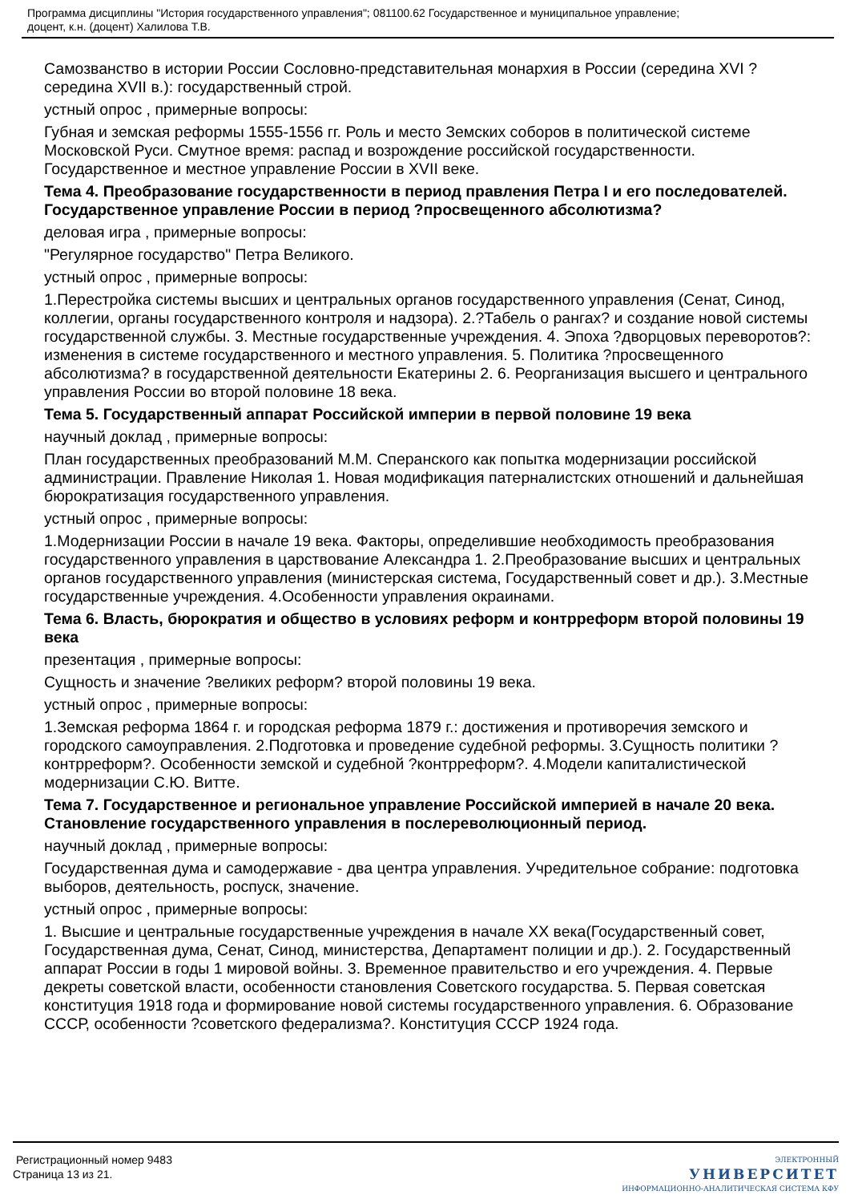Программа дисциплины "История государственного управления"; 081100.62 Государственное и муниципальное управление;
доцент, к.н. (доцент) Халилова Т.В.
Самозванство в истории России Сословно-представительная монархия в России (середина XVI ? середина XVII в.): государственный строй.
устный опрос , примерные вопросы:
Губная и земская реформы 1555-1556 гг. Роль и место Земских соборов в политической системе Московской Руси. Смутное время: распад и возрождение российской государственности. Государственное и местное управление России в XVII веке.
Тема 4. Преобразование государственности в период правления Петра I и его последователей. Государственное управление России в период ?просвещенного абсолютизма?
деловая игра , примерные вопросы:
"Регулярное государство" Петра Великого.
устный опрос , примерные вопросы:
1.Перестройка системы высших и центральных органов государственного управления (Сенат, Синод, коллегии, органы государственного контроля и надзора). 2.?Табель о рангах? и создание новой системы государственной службы. 3. Местные государственные учреждения. 4. Эпоха ?дворцовых переворотов?: изменения в системе государственного и местного управления. 5. Политика ?просвещенного абсолютизма? в государственной деятельности Екатерины 2. 6. Реорганизация высшего и центрального управления России во второй половине 18 века.
Тема 5. Государственный аппарат Российской империи в первой половине 19 века
научный доклад , примерные вопросы:
План государственных преобразований М.М. Сперанского как попытка модернизации российской администрации. Правление Николая 1. Новая модификация патерналистских отношений и дальнейшая бюрократизация государственного управления.
устный опрос , примерные вопросы:
1.Модернизации России в начале 19 века. Факторы, определившие необходимость преобразования государственного управления в царствование Александра 1. 2.Преобразование высших и центральных органов государственного управления (министерская система, Государственный совет и др.). 3.Местные государственные учреждения. 4.Особенности управления окраинами.
Тема 6. Власть, бюрократия и общество в условиях реформ и контрреформ второй половины 19 века
презентация , примерные вопросы:
Сущность и значение ?великих реформ? второй половины 19 века.
устный опрос , примерные вопросы:
1.Земская реформа 1864 г. и городская реформа 1879 г.: достижения и противоречия земского и городского самоуправления. 2.Подготовка и проведение судебной реформы. 3.Сущность политики ?контрреформ?. Особенности земской и судебной ?контрреформ?. 4.Модели капиталистической модернизации С.Ю. Витте.
Тема 7. Государственное и региональное управление Российской империей в начале 20 века. Становление государственного управления в послереволюционный период.
научный доклад , примерные вопросы:
Государственная дума и самодержавие - два центра управления. Учредительное собрание: подготовка выборов, деятельность, роспуск, значение.
устный опрос , примерные вопросы:
1. Высшие и центральные государственные учреждения в начале XX века(Государственный совет, Государственная дума, Сенат, Синод, министерства, Департамент полиции и др.). 2. Государственный аппарат России в годы 1 мировой войны. 3. Временное правительство и его учреждения. 4. Первые декреты советской власти, особенности становления Советского государства. 5. Первая советская конституция 1918 года и формирование новой системы государственного управления. 6. Образование СССР, особенности ?советского федерализма?. Конституция СССР 1924 года.
Регистрационный номер 9483
Страница 13 из 21.
ЭЛЕКТРОННЫЙ
УНИВЕРСИТЕТ
ИНФОРМАЦИОННО-АНАЛИТИЧЕСКАЯ СИСТЕМА КФУ